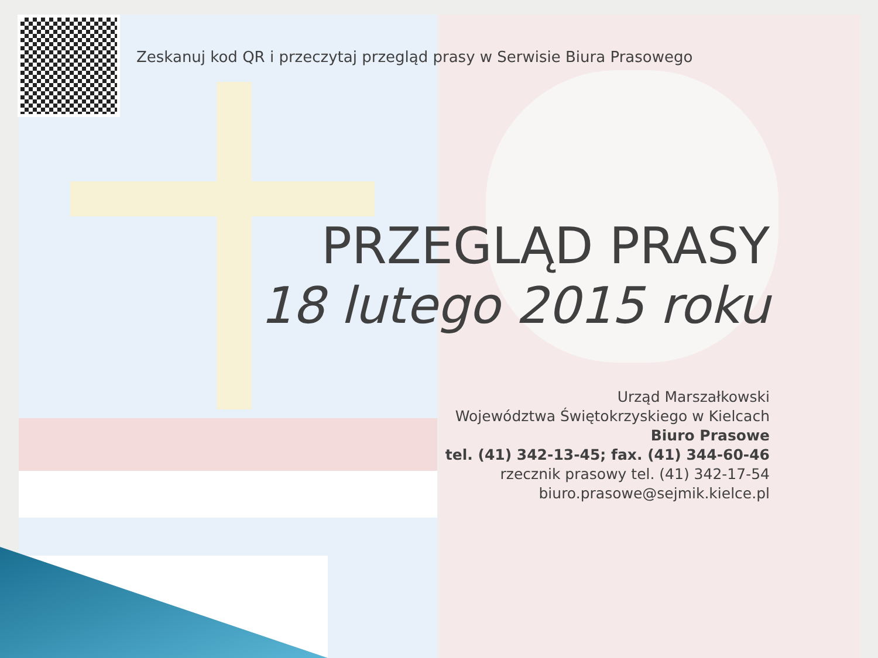Zeskanuj kod QR i przeczytaj przegląd prasy w Serwisie Biura Prasowego
PRZEGLĄD PRASY
18 lutego 2015 roku
Urząd Marszałkowski
Województwa Świętokrzyskiego w Kielcach
Biuro Prasowe
tel. (41) 342-13-45; fax. (41) 344-60-46
rzecznik prasowy tel. (41) 342-17-54
biuro.prasowe@sejmik.kielce.pl